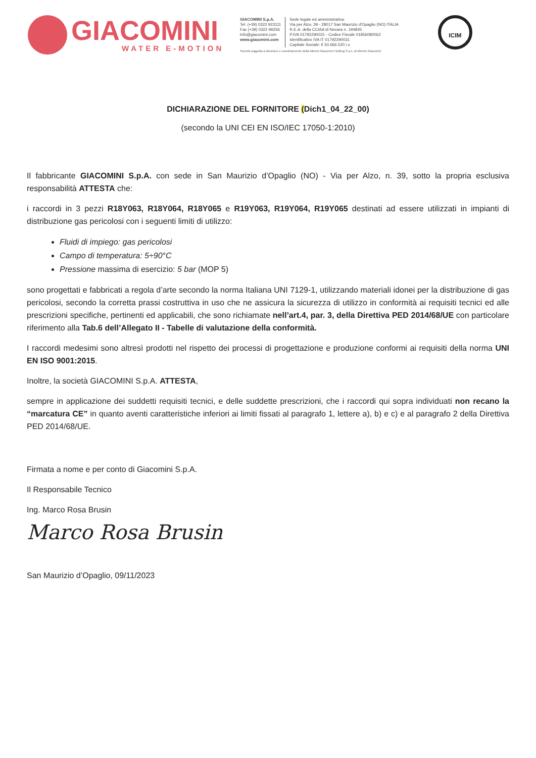GIACOMINI
WATER E-MOTION
GIACOMINI S.p.A.
Tel. (+39) 0322 923111
Fax (+39) 0322 96256
info@giacomini.com
www.giacomini.com
Sede legale ed amministrativa:
Via per Alzo, 39 - 28017 San Maurizio d'Opaglio (NO) ITALIA
R.E.A. della CCIAA di Novara n. 194845
P.IVA 01792290031 - Codice Fiscale 01856080062
Identificativo IVA IT 01792290031
Capitale Sociale: € 50.666.520 i.v.
Società soggetta a direzione e coordinamento della Alberto Giacomini Holding S.a.s. di Alberto Giacomini
ICIM
DICHIARAZIONE DEL FORNITORE (Dich1_04_22_00)
(secondo la UNI CEI EN ISO/IEC 17050-1:2010)
Il fabbricante GIACOMINI S.p.A. con sede in San Maurizio d’Opaglio (NO) - Via per Alzo, n. 39, sotto la propria esclusiva responsabilità ATTESTA che:
i raccordi in 3 pezzi R18Y063, R18Y064, R18Y065 e R19Y063, R19Y064, R19Y065 destinati ad essere utilizzati in impianti di distribuzione gas pericolosi con i seguenti limiti di utilizzo:
Fluidi di impiego: gas pericolosi
Campo di temperatura: 5÷90°C
Pressione massima di esercizio: 5 bar (MOP 5)
sono progettati e fabbricati a regola d’arte secondo la norma Italiana UNI 7129-1, utilizzando materiali idonei per la distribuzione di gas pericolosi, secondo la corretta prassi costruttiva in uso che ne assicura la sicurezza di utilizzo in conformità ai requisiti tecnici ed alle prescrizioni specifiche, pertinenti ed applicabili, che sono richiamate nell’art.4, par. 3, della Direttiva PED 2014/68/UE con particolare riferimento alla Tab.6 dell’Allegato II - Tabelle di valutazione della conformità.
I raccordi medesimi sono altresì prodotti nel rispetto dei processi di progettazione e produzione conformi ai requisiti della norma UNI EN ISO 9001:2015.
Inoltre, la società GIACOMINI S.p.A. ATTESTA,
sempre in applicazione dei suddetti requisiti tecnici, e delle suddette prescrizioni, che i raccordi qui sopra individuati non recano la “marcatura CE” in quanto aventi caratteristiche inferiori ai limiti fissati al paragrafo 1, lettere a), b) e c) e al paragrafo 2 della Direttiva PED 2014/68/UE.
Firmata a nome e per conto di Giacomini S.p.A.
Il Responsabile Tecnico
Ing. Marco Rosa Brusin
Marco Rosa Brusin
San Maurizio d’Opaglio, 09/11/2023